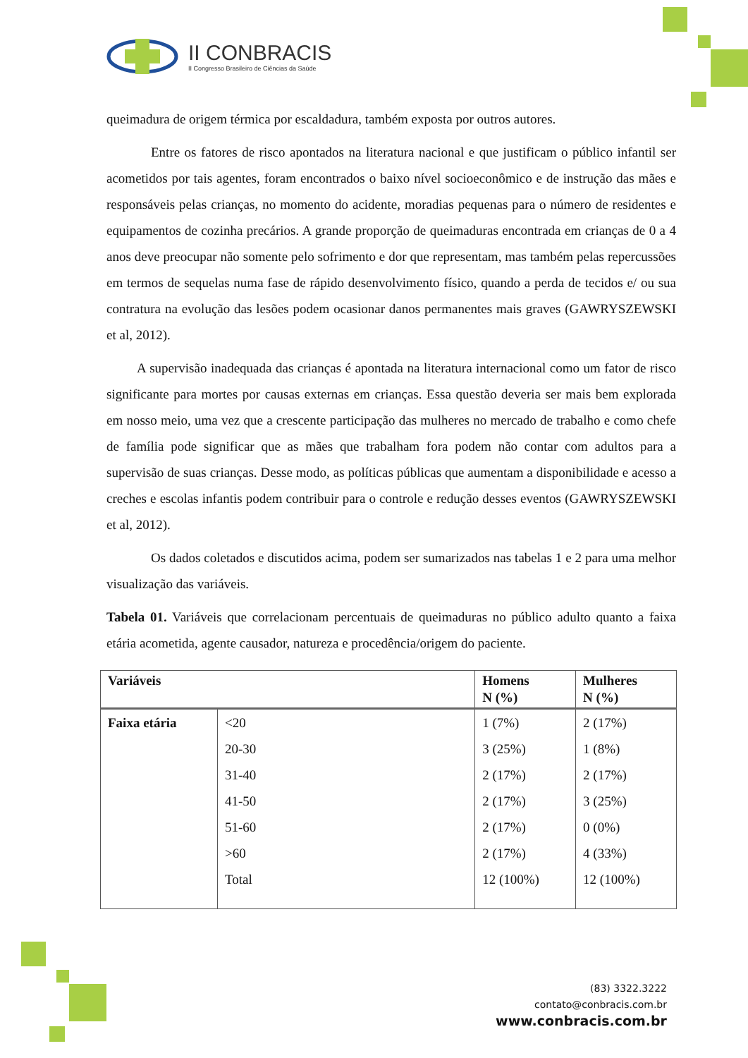II CONBRACIS
II Congresso Brasileiro de Ciências da Saúde
queimadura de origem térmica por escaldadura, também exposta por outros autores.
Entre os fatores de risco apontados na literatura nacional e que justificam o público infantil ser acometidos por tais agentes, foram encontrados o baixo nível socioeconômico e de instrução das mães e responsáveis pelas crianças, no momento do acidente, moradias pequenas para o número de residentes e equipamentos de cozinha precários. A grande proporção de queimaduras encontrada em crianças de 0 a 4 anos deve preocupar não somente pelo sofrimento e dor que representam, mas também pelas repercussões em termos de sequelas numa fase de rápido desenvolvimento físico, quando a perda de tecidos e/ ou sua contratura na evolução das lesões podem ocasionar danos permanentes mais graves (GAWRYSZEWSKI et al, 2012).
A supervisão inadequada das crianças é apontada na literatura internacional como um fator de risco significante para mortes por causas externas em crianças. Essa questão deveria ser mais bem explorada em nosso meio, uma vez que a crescente participação das mulheres no mercado de trabalho e como chefe de família pode significar que as mães que trabalham fora podem não contar com adultos para a supervisão de suas crianças. Desse modo, as políticas públicas que aumentam a disponibilidade e acesso a creches e escolas infantis podem contribuir para o controle e redução desses eventos (GAWRYSZEWSKI et al, 2012).
Os dados coletados e discutidos acima, podem ser sumarizados nas tabelas 1 e 2 para uma melhor visualização das variáveis.
Tabela 01. Variáveis que correlacionam percentuais de queimaduras no público adulto quanto a faixa etária acometida, agente causador, natureza e procedência/origem do paciente.
| Variáveis | | Homens N (%) | Mulheres N (%) |
| --- | --- | --- | --- |
| Faixa etária | <20 | 1 (7%) | 2 (17%) |
| | 20-30 | 3 (25%) | 1 (8%) |
| | 31-40 | 2 (17%) | 2 (17%) |
| | 41-50 | 2 (17%) | 3 (25%) |
| | 51-60 | 2 (17%) | 0 (0%) |
| | >60 | 2 (17%) | 4 (33%) |
| | Total | 12 (100%) | 12 (100%) |
(83) 3322.3222
contato@conbracis.com.br
www.conbracis.com.br